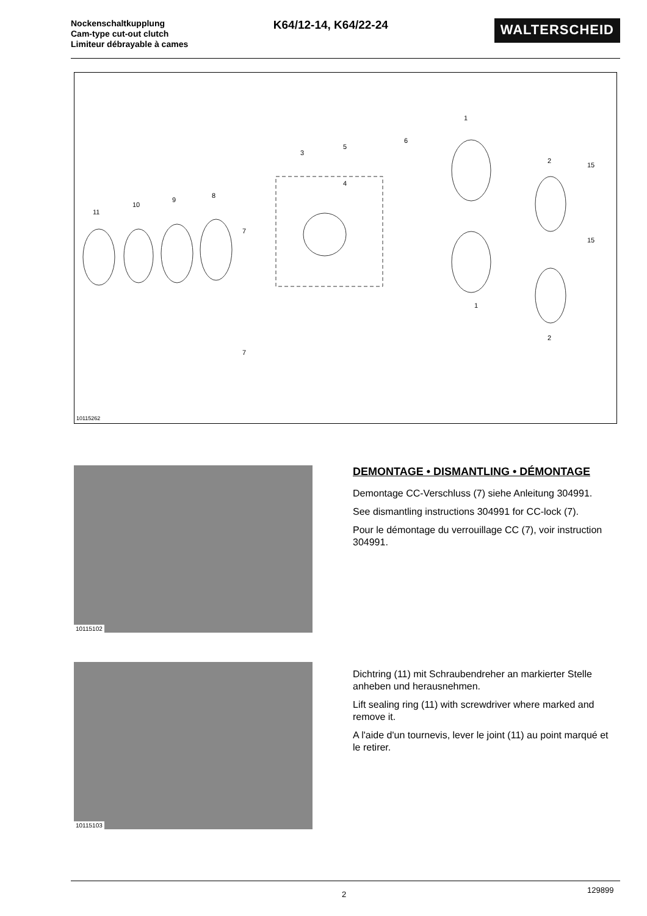Nockenschaltkupplung
Cam-type cut-out clutch
Limiteur débrayable à cames
K64/12-14, K64/22-24
WALTERSCHEID
11
10
9
8
3
5
4
6
1
1
2
2
15
15
7
7
10115262
10115102
DEMONTAGE • DISMANTLING • DÉMONTAGE
Demontage CC-Verschluss (7) siehe Anleitung 304991.
See dismantling instructions 304991 for CC-lock (7).
Pour le démontage du verrouillage CC (7), voir instruction 304991.
10115103
Dichtring (11) mit Schraubendreher an markierter Stelle anheben und herausnehmen.
Lift sealing ring (11) with screwdriver where marked and remove it.
A l'aide d'un tournevis, lever le joint (11) au point marqué et le retirer.
2 129899